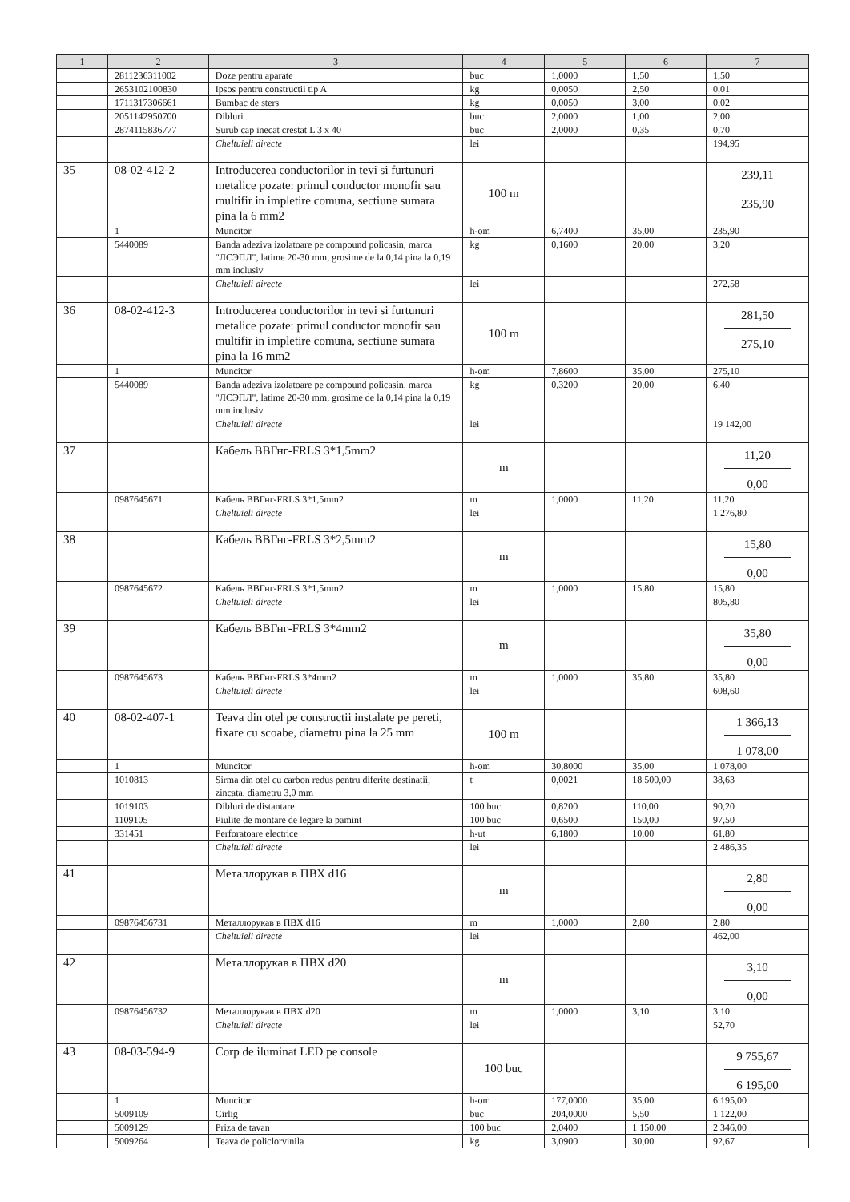| 1 | 2 | 3 | 4 | 5 | 6 | 7 |
| --- | --- | --- | --- | --- | --- | --- |
| | 2811236311002 | Doze pentru aparate | buc | 1,0000 | 1,50 | 1,50 |
| | 2653102100830 | Ipsos pentru constructii tip A | kg | 0,0050 | 2,50 | 0,01 |
| | 1711317306661 | Bumbac de sters | kg | 0,0050 | 3,00 | 0,02 |
| | 2051142950700 | Dibluri | buc | 2,0000 | 1,00 | 2,00 |
| | 2874115836777 | Surub cap inecat crestat L 3 x 40 | buc | 2,0000 | 0,35 | 0,70 |
| | | Cheltuieli directe | lei | | | 194,95 |
| 35 | 08-02-412-2 | Introducerea conductorilor in tevi si furtunuri metalice pozate: primul conductor monofir sau multifir in impletire comuna, sectiune sumara pina la 6 mm2 | 100 m | | | 239,11 235,90 |
| | 1 | Muncitor | h-om | 6,7400 | 35,00 | 235,90 |
| | 5440089 | Banda adeziva izolatoare pe compound policasin, marca "ЛСЭПЛ", latime 20-30 mm, grosime de la 0,14 pina la 0,19 mm inclusiv | kg | 0,1600 | 20,00 | 3,20 |
| | | Cheltuieli directe | lei | | | 272,58 |
| 36 | 08-02-412-3 | Introducerea conductorilor in tevi si furtunuri metalice pozate: primul conductor monofir sau multifir in impletire comuna, sectiune sumara pina la 16 mm2 | 100 m | | | 281,50 275,10 |
| | 1 | Muncitor | h-om | 7,8600 | 35,00 | 275,10 |
| | 5440089 | Banda adeziva izolatoare pe compound policasin, marca "ЛСЭПЛ", latime 20-30 mm, grosime de la 0,14 pina la 0,19 mm inclusiv | kg | 0,3200 | 20,00 | 6,40 |
| | | Cheltuieli directe | lei | | | 19 142,00 |
| 37 | | Кабель ВВГнг-FRLS 3*1,5mm2 | m | | | 11,20 0,00 |
| | 0987645671 | Кабель ВВГнг-FRLS 3*1,5mm2 | m | 1,0000 | 11,20 | 11,20 |
| | | Cheltuieli directe | lei | | | 1 276,80 |
| 38 | | Кабель ВВГнг-FRLS 3*2,5mm2 | m | | | 15,80 0,00 |
| | 0987645672 | Кабель ВВГнг-FRLS 3*1,5mm2 | m | 1,0000 | 15,80 | 15,80 |
| | | Cheltuieli directe | lei | | | 805,80 |
| 39 | | Кабель ВВГнг-FRLS 3*4mm2 | m | | | 35,80 0,00 |
| | 0987645673 | Кабель ВВГнг-FRLS 3*4mm2 | m | 1,0000 | 35,80 | 35,80 |
| | | Cheltuieli directe | lei | | | 608,60 |
| 40 | 08-02-407-1 | Teava din otel pe constructii instalate pe pereti, fixare cu scoabe, diametru pina la 25 mm | 100 m | | | 1 366,13 1 078,00 |
| | 1 | Muncitor | h-om | 30,8000 | 35,00 | 1 078,00 |
| | 1010813 | Sirma din otel cu carbon redus pentru diferite destinatii, zincata, diametru 3,0 mm | t | 0,0021 | 18 500,00 | 38,63 |
| | 1019103 | Dibluri de distantare | 100 buc | 0,8200 | 110,00 | 90,20 |
| | 1109105 | Piulite de montare de legare la pamint | 100 buc | 0,6500 | 150,00 | 97,50 |
| | 331451 | Perforatoare electrice | h-ut | 6,1800 | 10,00 | 61,80 |
| | | Cheltuieli directe | lei | | | 2 486,35 |
| 41 | | Металлорукав в ПВХ d16 | m | | | 2,80 0,00 |
| | 09876456731 | Металлорукав в ПВХ d16 | m | 1,0000 | 2,80 | 2,80 |
| | | Cheltuieli directe | lei | | | 462,00 |
| 42 | | Металлорукав в ПВХ d20 | m | | | 3,10 0,00 |
| | 09876456732 | Металлорукав в ПВХ d20 | m | 1,0000 | 3,10 | 3,10 |
| | | Cheltuieli directe | lei | | | 52,70 |
| 43 | 08-03-594-9 | Corp de iluminat LED pe console | 100 buc | | | 9 755,67 6 195,00 |
| | 1 | Muncitor | h-om | 177,0000 | 35,00 | 6 195,00 |
| | 5009109 | Cirlig | buc | 204,0000 | 5,50 | 1 122,00 |
| | 5009129 | Priza de tavan | 100 buc | 2,0400 | 1 150,00 | 2 346,00 |
| | 5009264 | Teava de policlorvinila | kg | 3,0900 | 30,00 | 92,67 |